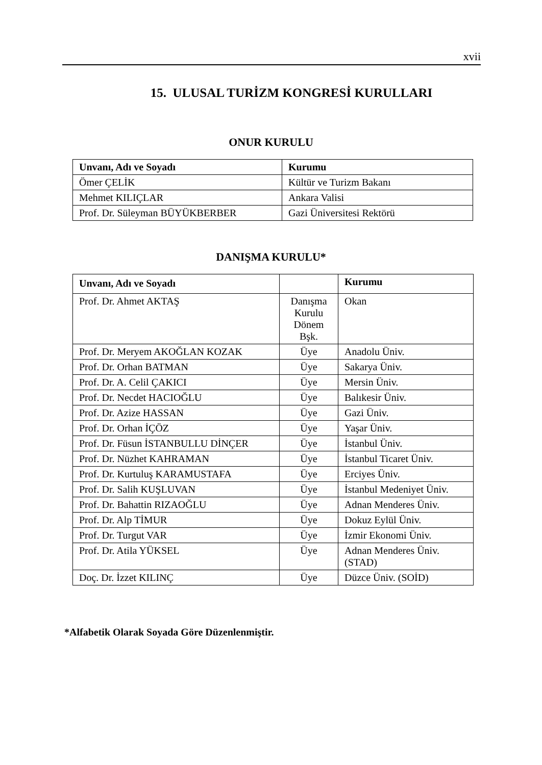xvii
15. ULUSAL TURİZM KONGRESİ KURULLARI
ONUR KURULU
| Unvanı, Adı ve Soyadı | Kurumu |
| --- | --- |
| Ömer ÇELİK | Kültür ve Turizm Bakanı |
| Mehmet KILIÇLAR | Ankara Valisi |
| Prof. Dr. Süleyman BÜYÜKBERBER | Gazi Üniversitesi Rektörü |
DANIŞMA KURULU*
| Unvanı, Adı ve Soyadı | | Kurumu |
| --- | --- | --- |
| Prof. Dr. Ahmet AKTAŞ | Danışma Kurulu Dönem Bşk. | Okan |
| Prof. Dr. Meryem AKOĞLAN KOZAK | Üye | Anadolu Üniv. |
| Prof. Dr. Orhan BATMAN | Üye | Sakarya Üniv. |
| Prof. Dr. A. Celil ÇAKICI | Üye | Mersin Üniv. |
| Prof. Dr. Necdet HACIOĞLU | Üye | Balıkesir Üniv. |
| Prof. Dr. Azize HASSAN | Üye | Gazi Üniv. |
| Prof. Dr. Orhan İÇÖZ | Üye | Yaşar Üniv. |
| Prof. Dr. Füsun İSTANBULLU DİNÇER | Üye | İstanbul Üniv. |
| Prof. Dr. Nüzhet KAHRAMAN | Üye | İstanbul Ticaret Üniv. |
| Prof. Dr. Kurtuluş KARAMUSTAFA | Üye | Erciyes Üniv. |
| Prof. Dr. Salih KUŞLUVAN | Üye | İstanbul Medeniyet Üniv. |
| Prof. Dr. Bahattin RIZAOĞLU | Üye | Adnan Menderes Üniv. |
| Prof. Dr. Alp TİMUR | Üye | Dokuz Eylül Üniv. |
| Prof. Dr. Turgut VAR | Üye | İzmir Ekonomi Üniv. |
| Prof. Dr. Atila YÜKSEL | Üye | Adnan Menderes Üniv. (STAD) |
| Doç. Dr. İzzet KILINÇ | Üye | Düzce Üniv. (SOİD) |
*Alfabetik Olarak Soyada Göre Düzenlenmiştir.